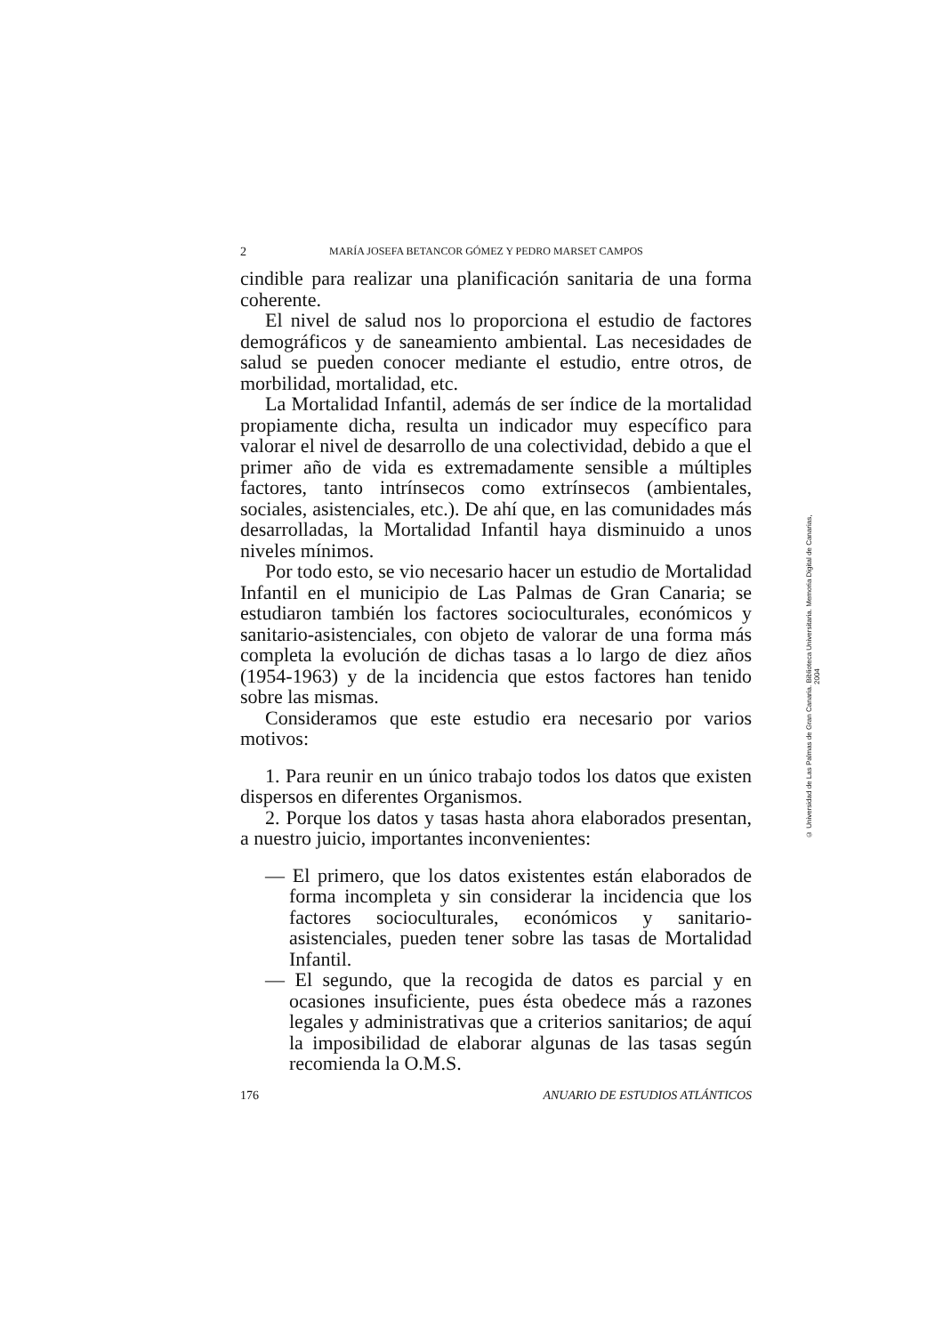2 MARÍA JOSEFA BETANCOR GÓMEZ Y PEDRO MARSET CAMPOS
cindible para realizar una planificación sanitaria de una forma coherente.
El nivel de salud nos lo proporciona el estudio de factores demográficos y de saneamiento ambiental. Las necesidades de salud se pueden conocer mediante el estudio, entre otros, de morbilidad, mortalidad, etc.
La Mortalidad Infantil, además de ser índice de la mortalidad propiamente dicha, resulta un indicador muy específico para valorar el nivel de desarrollo de una colectividad, debido a que el primer año de vida es extremadamente sensible a múltiples factores, tanto intrínsecos como extrínsecos (ambientales, sociales, asistenciales, etc.). De ahí que, en las comunidades más desarrolladas, la Mortalidad Infantil haya disminuido a unos niveles mínimos.
Por todo esto, se vio necesario hacer un estudio de Mortalidad Infantil en el municipio de Las Palmas de Gran Canaria; se estudiaron también los factores socioculturales, económicos y sanitario-asistenciales, con objeto de valorar de una forma más completa la evolución de dichas tasas a lo largo de diez años (1954-1963) y de la incidencia que estos factores han tenido sobre las mismas.
Consideramos que este estudio era necesario por varios motivos:
1. Para reunir en un único trabajo todos los datos que existen dispersos en diferentes Organismos.
2. Porque los datos y tasas hasta ahora elaborados presentan, a nuestro juicio, importantes inconvenientes:
— El primero, que los datos existentes están elaborados de forma incompleta y sin considerar la incidencia que los factores socioculturales, económicos y sanitario-asistenciales, pueden tener sobre las tasas de Mortalidad Infantil.
— El segundo, que la recogida de datos es parcial y en ocasiones insuficiente, pues ésta obedece más a razones legales y administrativas que a criterios sanitarios; de aquí la imposibilidad de elaborar algunas de las tasas según recomienda la O.M.S.
176 ANUARIO DE ESTUDIOS ATLÁNTICOS
© Universidad de Las Palmas de Gran Canaria. Biblioteca Universitaria. Memoria Digital de Canarias, 2004